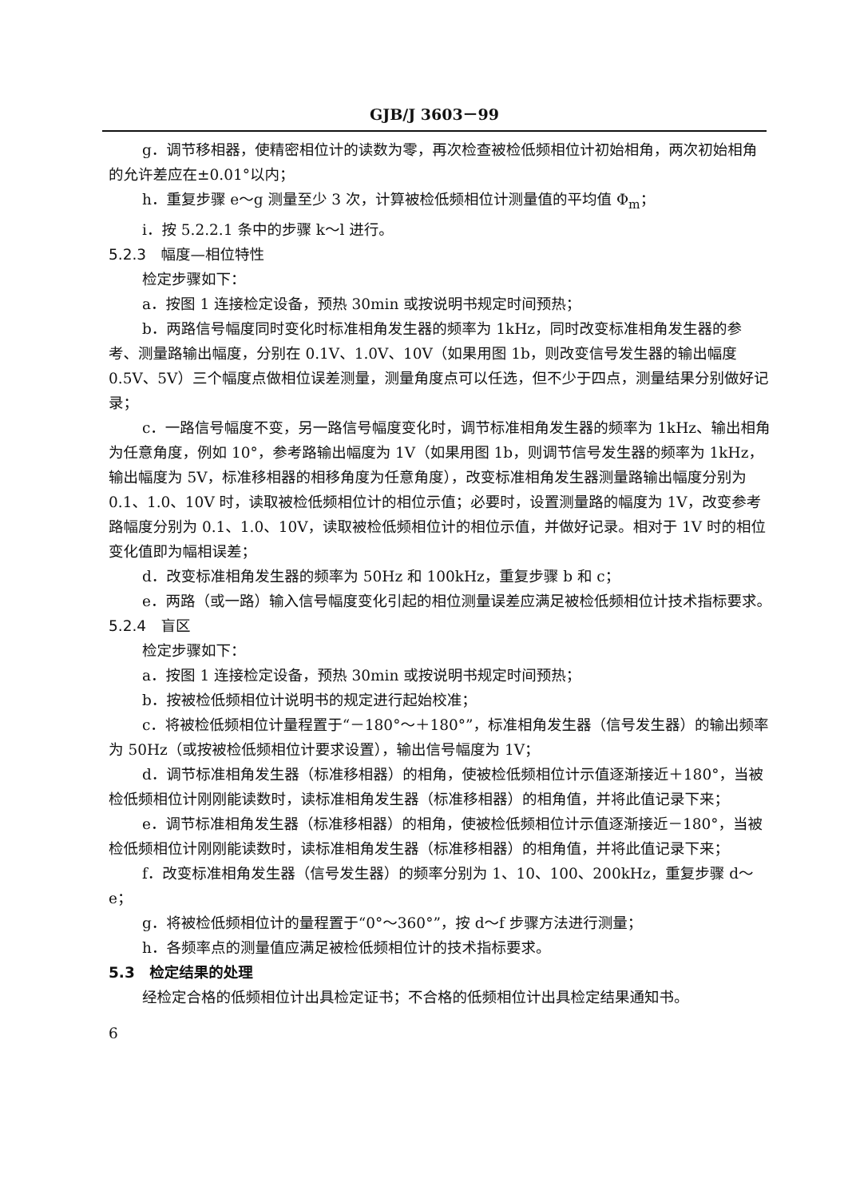GJB/J 3603－99
g．调节移相器，使精密相位计的读数为零，再次检查被检低频相位计初始相角，两次初始相角的允许差应在±0.01°以内；
h．重复步骤 e～g 测量至少 3 次，计算被检低频相位计测量值的平均值 Φ<sub>m</sub>；
i．按 5.2.2.1 条中的步骤 k～l 进行。
5.2.3　幅度—相位特性
检定步骤如下：
a．按图 1 连接检定设备，预热 30min 或按说明书规定时间预热；
b．两路信号幅度同时变化时标准相角发生器的频率为 1kHz，同时改变标准相角发生器的参考、测量路输出幅度，分别在 0.1V、1.0V、10V（如果用图 1b，则改变信号发生器的输出幅度 0.5V、5V）三个幅度点做相位误差测量，测量角度点可以任选，但不少于四点，测量结果分别做好记录；
c．一路信号幅度不变，另一路信号幅度变化时，调节标准相角发生器的频率为 1kHz、输出相角为任意角度，例如 10°，参考路输出幅度为 1V（如果用图 1b，则调节信号发生器的频率为 1kHz，输出幅度为 5V，标准移相器的相移角度为任意角度），改变标准相角发生器测量路输出幅度分别为 0.1、1.0、10V 时，读取被检低频相位计的相位示值；必要时，设置测量路的幅度为 1V，改变参考路幅度分别为 0.1、1.0、10V，读取被检低频相位计的相位示值，并做好记录。相对于 1V 时的相位变化值即为幅相误差；
d．改变标准相角发生器的频率为 50Hz 和 100kHz，重复步骤 b 和 c；
e．两路（或一路）输入信号幅度变化引起的相位测量误差应满足被检低频相位计技术指标要求。
5.2.4　盲区
检定步骤如下：
a．按图 1 连接检定设备，预热 30min 或按说明书规定时间预热；
b．按被检低频相位计说明书的规定进行起始校准；
c．将被检低频相位计量程置于“－180°～＋180°”，标准相角发生器（信号发生器）的输出频率为 50Hz（或按被检低频相位计要求设置），输出信号幅度为 1V；
d．调节标准相角发生器（标准移相器）的相角，使被检低频相位计示值逐渐接近＋180°，当被检低频相位计刚刚能读数时，读标准相角发生器（标准移相器）的相角值，并将此值记录下来；
e．调节标准相角发生器（标准移相器）的相角，使被检低频相位计示值逐渐接近－180°，当被检低频相位计刚刚能读数时，读标准相角发生器（标准移相器）的相角值，并将此值记录下来；
f．改变标准相角发生器（信号发生器）的频率分别为 1、10、100、200kHz，重复步骤 d～e；
g．将被检低频相位计的量程置于“0°～360°”，按 d～f 步骤方法进行测量；
h．各频率点的测量值应满足被检低频相位计的技术指标要求。
5.3　检定结果的处理
经检定合格的低频相位计出具检定证书；不合格的低频相位计出具检定结果通知书。
6